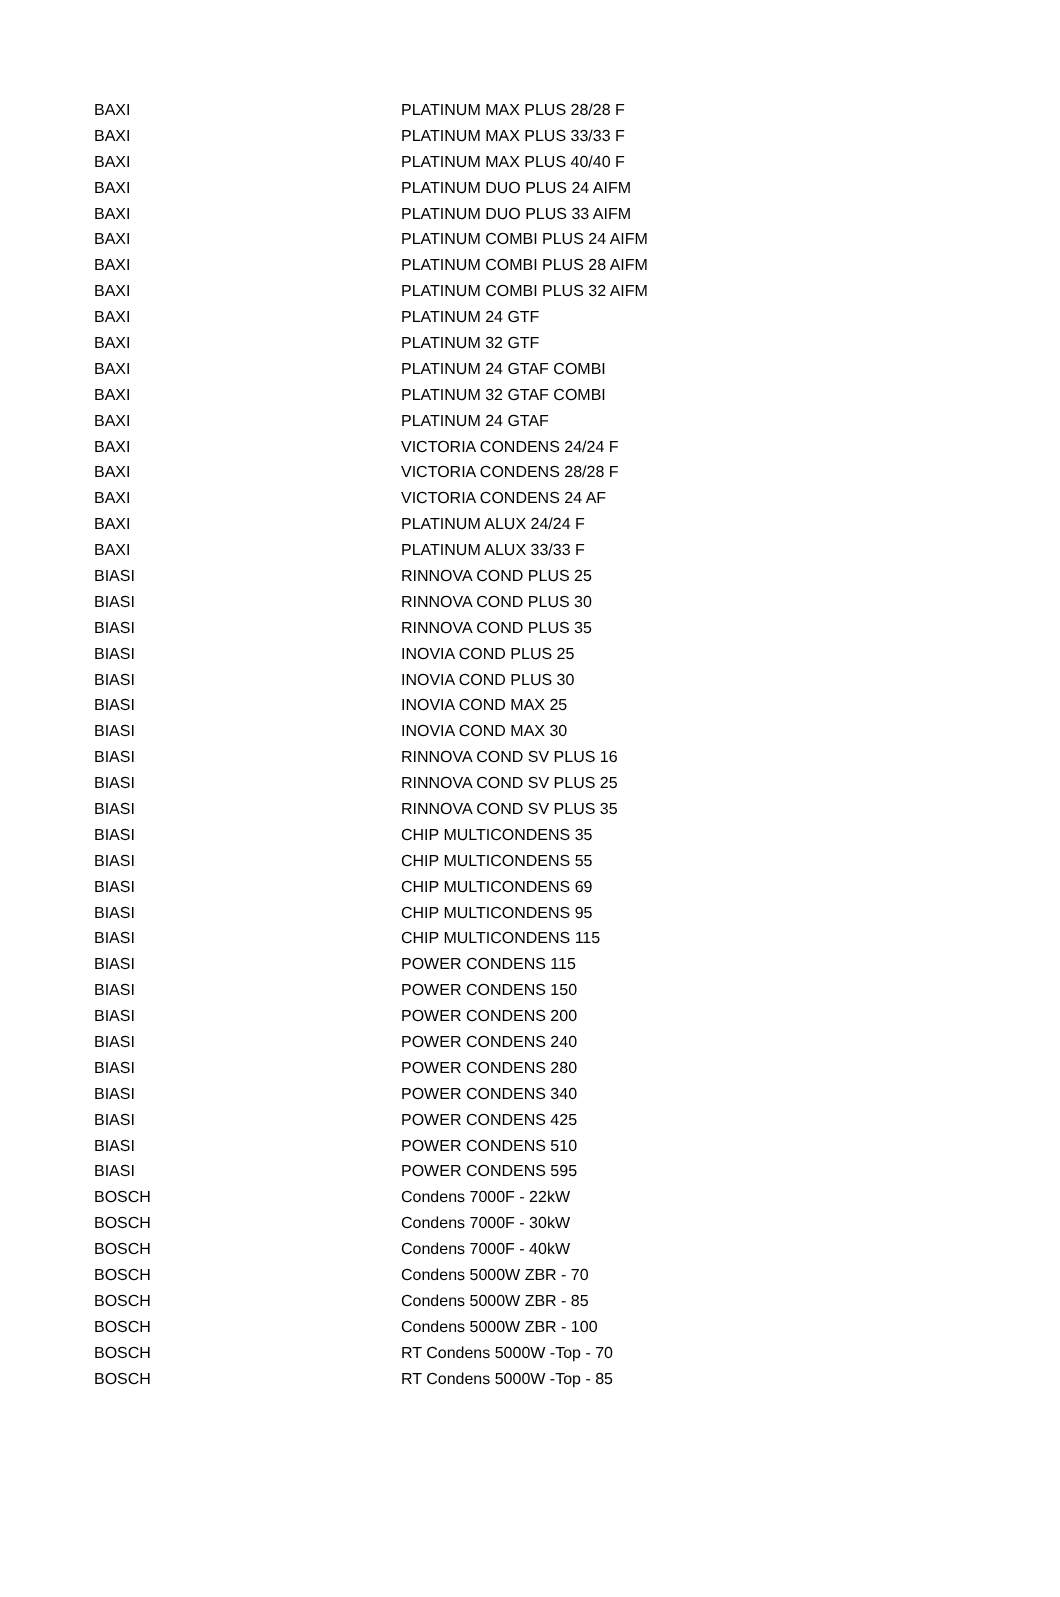| BAXI | PLATINUM MAX PLUS 28/28 F |
| BAXI | PLATINUM MAX PLUS 33/33 F |
| BAXI | PLATINUM MAX PLUS 40/40 F |
| BAXI | PLATINUM DUO PLUS 24 AIFM |
| BAXI | PLATINUM DUO PLUS 33 AIFM |
| BAXI | PLATINUM COMBI PLUS 24 AIFM |
| BAXI | PLATINUM COMBI PLUS 28 AIFM |
| BAXI | PLATINUM COMBI PLUS 32 AIFM |
| BAXI | PLATINUM 24 GTF |
| BAXI | PLATINUM 32 GTF |
| BAXI | PLATINUM 24 GTAF COMBI |
| BAXI | PLATINUM 32 GTAF COMBI |
| BAXI | PLATINUM 24 GTAF |
| BAXI | VICTORIA CONDENS 24/24 F |
| BAXI | VICTORIA CONDENS 28/28 F |
| BAXI | VICTORIA CONDENS 24 AF |
| BAXI | PLATINUM ALUX 24/24 F |
| BAXI | PLATINUM ALUX 33/33 F |
| BIASI | RINNOVA COND PLUS 25 |
| BIASI | RINNOVA COND PLUS 30 |
| BIASI | RINNOVA COND PLUS 35 |
| BIASI | INOVIA COND PLUS 25 |
| BIASI | INOVIA COND PLUS 30 |
| BIASI | INOVIA COND MAX 25 |
| BIASI | INOVIA COND MAX 30 |
| BIASI | RINNOVA COND SV PLUS 16 |
| BIASI | RINNOVA COND SV PLUS 25 |
| BIASI | RINNOVA COND SV PLUS 35 |
| BIASI | CHIP MULTICONDENS 35 |
| BIASI | CHIP MULTICONDENS 55 |
| BIASI | CHIP MULTICONDENS 69 |
| BIASI | CHIP MULTICONDENS 95 |
| BIASI | CHIP MULTICONDENS 115 |
| BIASI | POWER CONDENS 115 |
| BIASI | POWER CONDENS 150 |
| BIASI | POWER CONDENS 200 |
| BIASI | POWER CONDENS 240 |
| BIASI | POWER CONDENS 280 |
| BIASI | POWER CONDENS 340 |
| BIASI | POWER CONDENS 425 |
| BIASI | POWER CONDENS 510 |
| BIASI | POWER CONDENS 595 |
| BOSCH | Condens 7000F - 22kW |
| BOSCH | Condens 7000F - 30kW |
| BOSCH | Condens 7000F - 40kW |
| BOSCH | Condens 5000W ZBR - 70 |
| BOSCH | Condens 5000W ZBR - 85 |
| BOSCH | Condens 5000W ZBR - 100 |
| BOSCH | RT Condens 5000W -Top - 70 |
| BOSCH | RT Condens 5000W -Top - 85 |